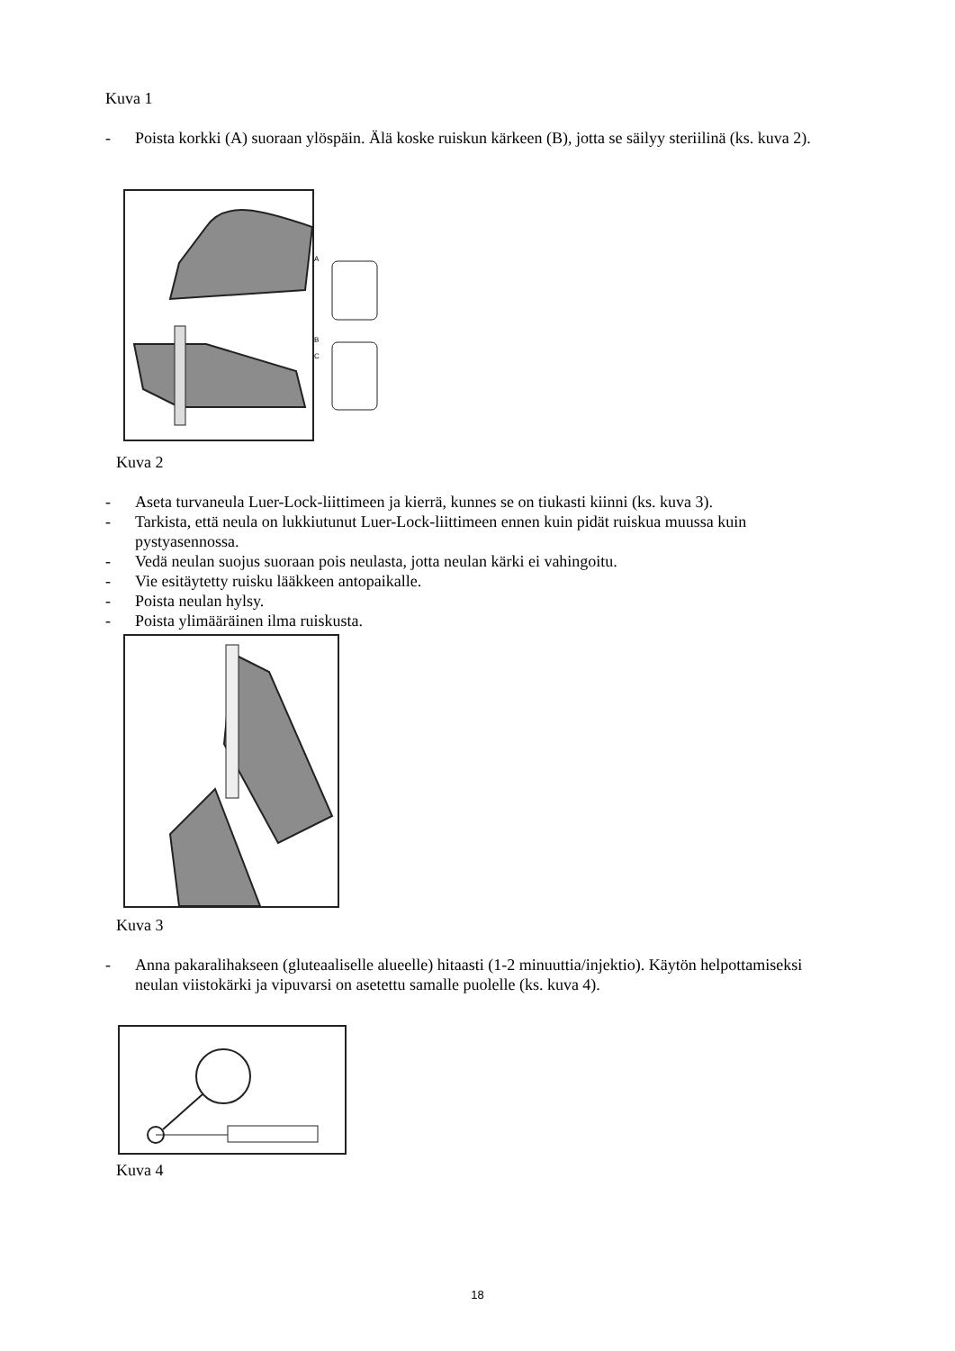Kuva 1
- Poista korkki (A) suoraan ylöspäin. Älä koske ruiskun kärkeen (B), jotta se säilyy steriilinä (ks. kuva 2).
A
B
C
Kuva 2
- Aseta turvaneula Luer-Lock-liittimeen ja kierrä, kunnes se on tiukasti kiinni (ks. kuva 3).
- Tarkista, että neula on lukkiutunut Luer-Lock-liittimeen ennen kuin pidät ruiskua muussa kuin pystyasennossa.
- Vedä neulan suojus suoraan pois neulasta, jotta neulan kärki ei vahingoitu.
- Vie esitäytetty ruisku lääkkeen antopaikalle.
- Poista neulan hylsy.
- Poista ylimääräinen ilma ruiskusta.
Kuva 3
- Anna pakaralihakseen (gluteaaliselle alueelle) hitaasti (1-2 minuuttia/injektio). Käytön helpottamiseksi neulan viistokärki ja vipuvarsi on asetettu samalle puolelle (ks. kuva 4).
Kuva 4
18